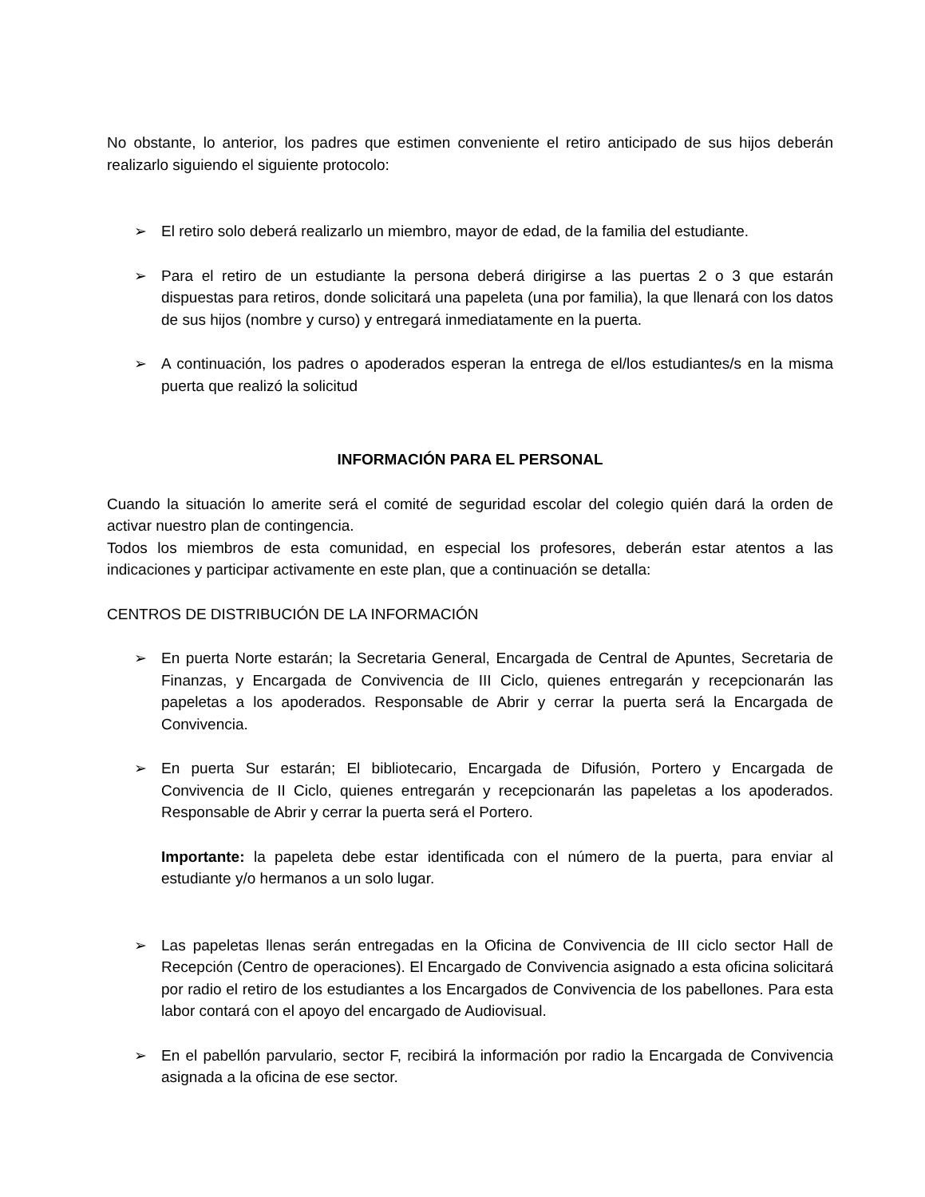No obstante, lo anterior, los padres que estimen conveniente el retiro anticipado de sus hijos deberán realizarlo siguiendo el siguiente protocolo:
➢ El retiro solo deberá realizarlo un miembro, mayor de edad, de la familia del estudiante.
➢ Para el retiro de un estudiante la persona deberá dirigirse a las puertas 2 o 3 que estarán dispuestas para retiros, donde solicitará una papeleta (una por familia), la que llenará con los datos de sus hijos (nombre y curso) y entregará inmediatamente en la puerta.
➢ A continuación, los padres o apoderados esperan la entrega de el/los estudiantes/s en la misma puerta que realizó la solicitud
INFORMACIÓN PARA EL PERSONAL
Cuando la situación lo amerite será el comité de seguridad escolar del colegio quién dará la orden de activar nuestro plan de contingencia.
Todos los miembros de esta comunidad, en especial los profesores, deberán estar atentos a las indicaciones y participar activamente en este plan, que a continuación se detalla:
CENTROS DE DISTRIBUCIÓN DE LA INFORMACIÓN
➢ En puerta Norte estarán; la Secretaria General, Encargada de Central de Apuntes, Secretaria de Finanzas, y Encargada de Convivencia de III Ciclo, quienes entregarán y recepcionarán las papeletas a los apoderados. Responsable de Abrir y cerrar la puerta será la Encargada de Convivencia.
➢ En puerta Sur estarán; El bibliotecario, Encargada de Difusión, Portero y Encargada de Convivencia de II Ciclo, quienes entregarán y recepcionarán las papeletas a los apoderados. Responsable de Abrir y cerrar la puerta será el Portero.
Importante: la papeleta debe estar identificada con el número de la puerta, para enviar al estudiante y/o hermanos a un solo lugar.
➢ Las papeletas llenas serán entregadas en la Oficina de Convivencia de III ciclo sector Hall de Recepción (Centro de operaciones). El Encargado de Convivencia asignado a esta oficina solicitará por radio el retiro de los estudiantes a los Encargados de Convivencia de los pabellones. Para esta labor contará con el apoyo del encargado de Audiovisual.
➢ En el pabellón parvulario, sector F, recibirá la información por radio la Encargada de Convivencia asignada a la oficina de ese sector.